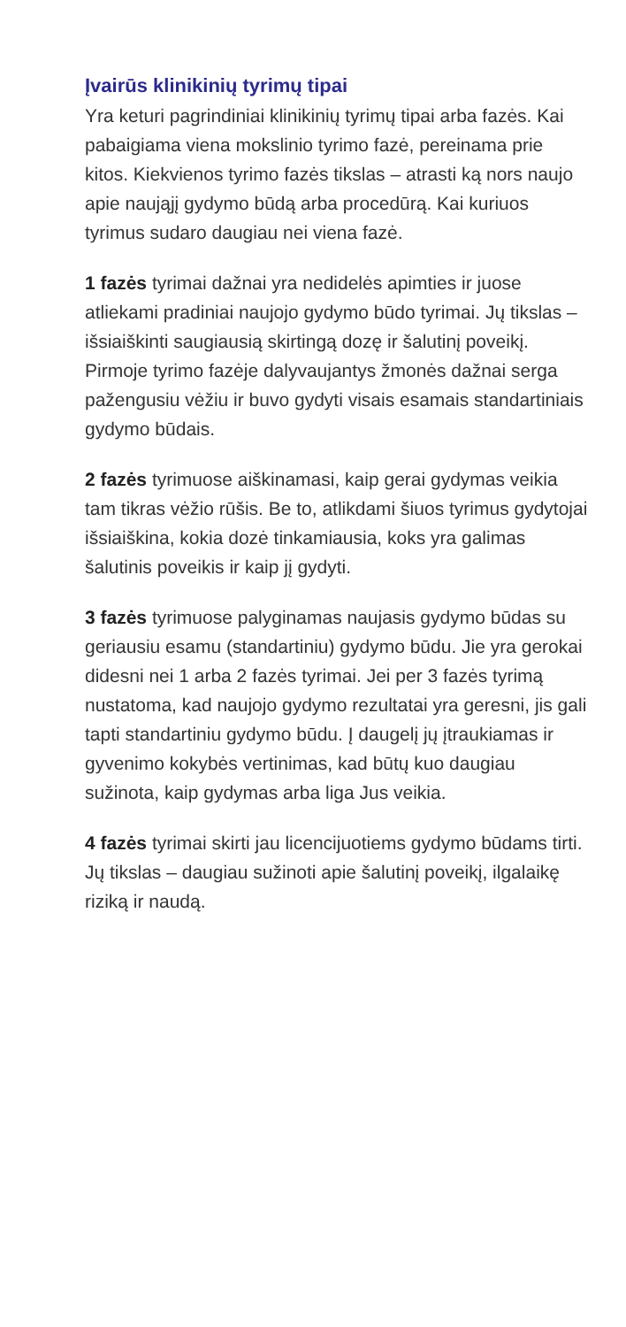Įvairūs klinikinių tyrimų tipai
Yra keturi pagrindiniai klinikinių tyrimų tipai arba fazės. Kai pabaigiama viena mokslinio tyrimo fazė, pereinama prie kitos. Kiekvienos tyrimo fazės tikslas – atrasti ką nors naujo apie naująjį gydymo būdą arba procedūrą. Kai kuriuos tyrimus sudaro daugiau nei viena fazė.
1 fazės tyrimai dažnai yra nedidelės apimties ir juose atliekami pradiniai naujojo gydymo būdo tyrimai. Jų tikslas – išsiaiškinti saugiausią skirtingą dozę ir šalutinį poveikį. Pirmoje tyrimo fazėje dalyvaujantys žmonės dažnai serga pažengusiu vėžiu ir buvo gydyti visais esamais standartiniais gydymo būdais.
2 fazės tyrimuose aiškinamasi, kaip gerai gydymas veikia tam tikras vėžio rūšis. Be to, atlikdami šiuos tyrimus gydytojai išsiaiškina, kokia dozė tinkamiausia, koks yra galimas šalutinis poveikis ir kaip jį gydyti.
3 fazės tyrimuose palyginamas naujasis gydymo būdas su geriausiu esamu (standartiniu) gydymo būdu. Jie yra gerokai didesni nei 1 arba 2 fazės tyrimai. Jei per 3 fazės tyrimą nustatoma, kad naujojo gydymo rezultatai yra geresni, jis gali tapti standartiniu gydymo būdu. Į daugelį jų įtraukiamas ir gyvenimo kokybės vertinimas, kad būtų kuo daugiau sužinota, kaip gydymas arba liga Jus veikia.
4 fazės tyrimai skirti jau licencijuotiems gydymo būdams tirti. Jų tikslas – daugiau sužinoti apie šalutinį poveikį, ilgalaikę riziką ir naudą.